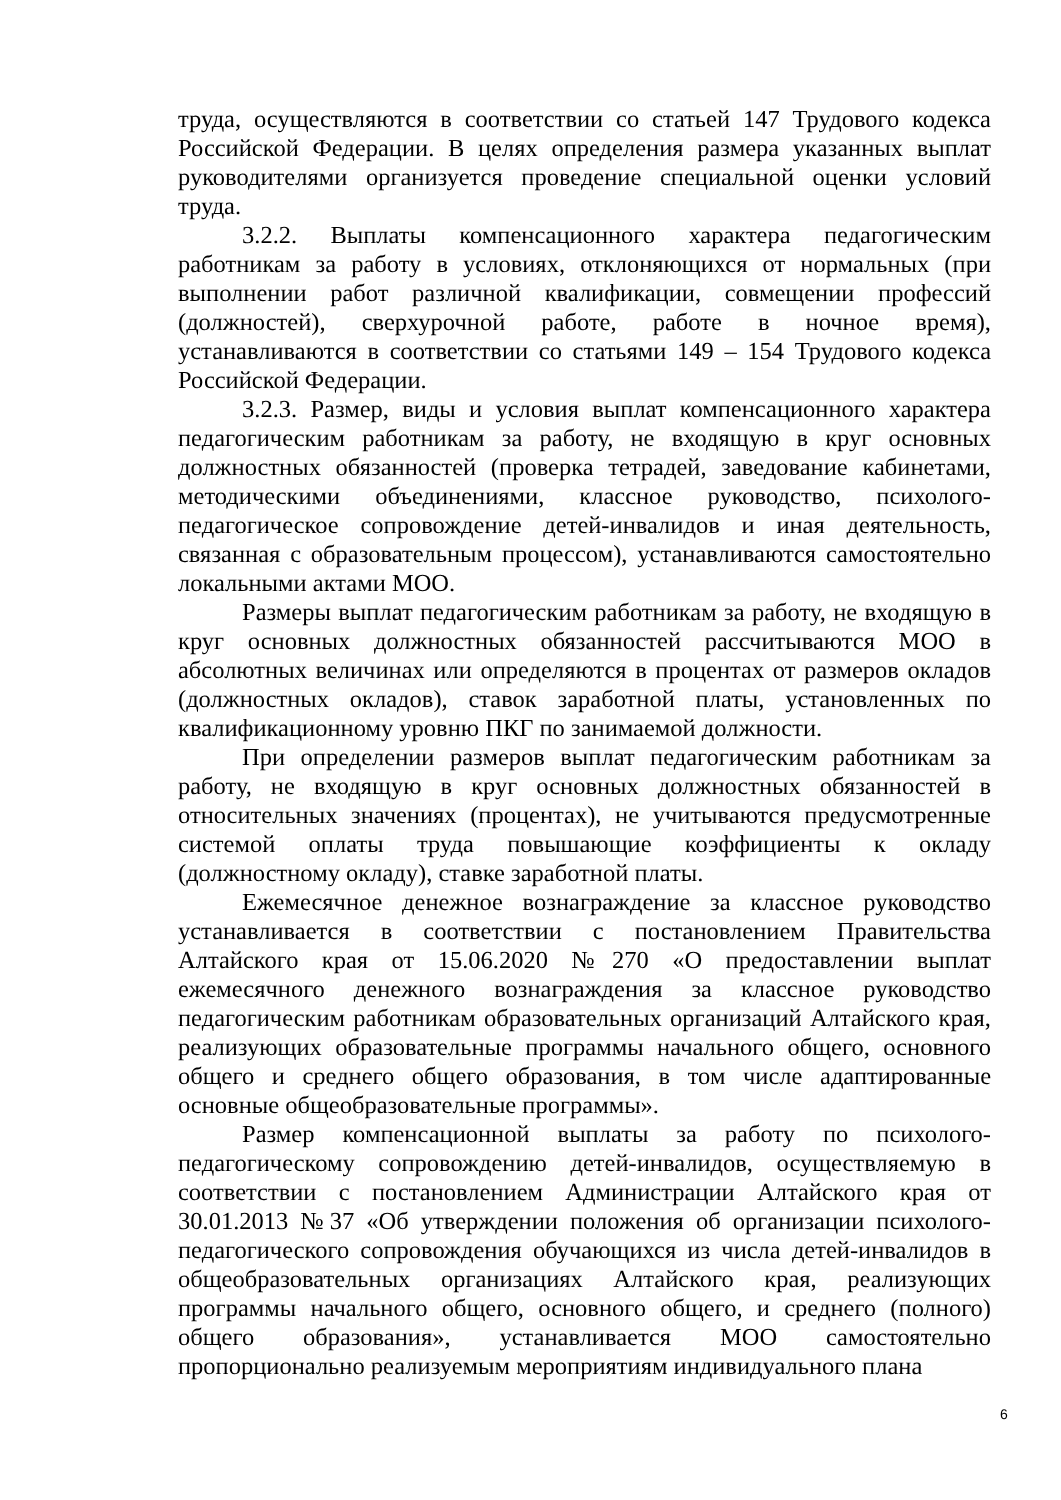труда, осуществляются в соответствии со статьей 147 Трудового кодекса Российской Федерации. В целях определения размера указанных выплат руководителями организуется проведение специальной оценки условий труда.
3.2.2. Выплаты компенсационного характера педагогическим работникам за работу в условиях, отклоняющихся от нормальных (при выполнении работ различной квалификации, совмещении профессий (должностей), сверхурочной работе, работе в ночное время), устанавливаются в соответствии со статьями 149 – 154 Трудового кодекса Российской Федерации.
3.2.3. Размер, виды и условия выплат компенсационного характера педагогическим работникам за работу, не входящую в круг основных должностных обязанностей (проверка тетрадей, заведование кабинетами, методическими объединениями, классное руководство, психолого-педагогическое сопровождение детей-инвалидов и иная деятельность, связанная с образовательным процессом), устанавливаются самостоятельно локальными актами МОО.
Размеры выплат педагогическим работникам за работу, не входящую в круг основных должностных обязанностей рассчитываются МОО в абсолютных величинах или определяются в процентах от размеров окладов (должностных окладов), ставок заработной платы, установленных по квалификационному уровню ПКГ по занимаемой должности.
При определении размеров выплат педагогическим работникам за работу, не входящую в круг основных должностных обязанностей в относительных значениях (процентах), не учитываются предусмотренные системой оплаты труда повышающие коэффициенты к окладу (должностному окладу), ставке заработной платы.
Ежемесячное денежное вознаграждение за классное руководство устанавливается в соответствии с постановлением Правительства Алтайского края от 15.06.2020 №270 «О предоставлении выплат ежемесячного денежного вознаграждения за классное руководство педагогическим работникам образовательных организаций Алтайского края, реализующих образовательные программы начального общего, основного общего и среднего общего образования, в том числе адаптированные основные общеобразовательные программы».
Размер компенсационной выплаты за работу по психолого-педагогическому сопровождению детей-инвалидов, осуществляемую в соответствии с постановлением Администрации Алтайского края от 30.01.2013 №37 «Об утверждении положения об организации психолого-педагогического сопровождения обучающихся из числа детей-инвалидов в общеобразовательных организациях Алтайского края, реализующих программы начального общего, основного общего, и среднего (полного) общего образования», устанавливается МОО самостоятельно пропорционально реализуемым мероприятиям индивидуального плана
6